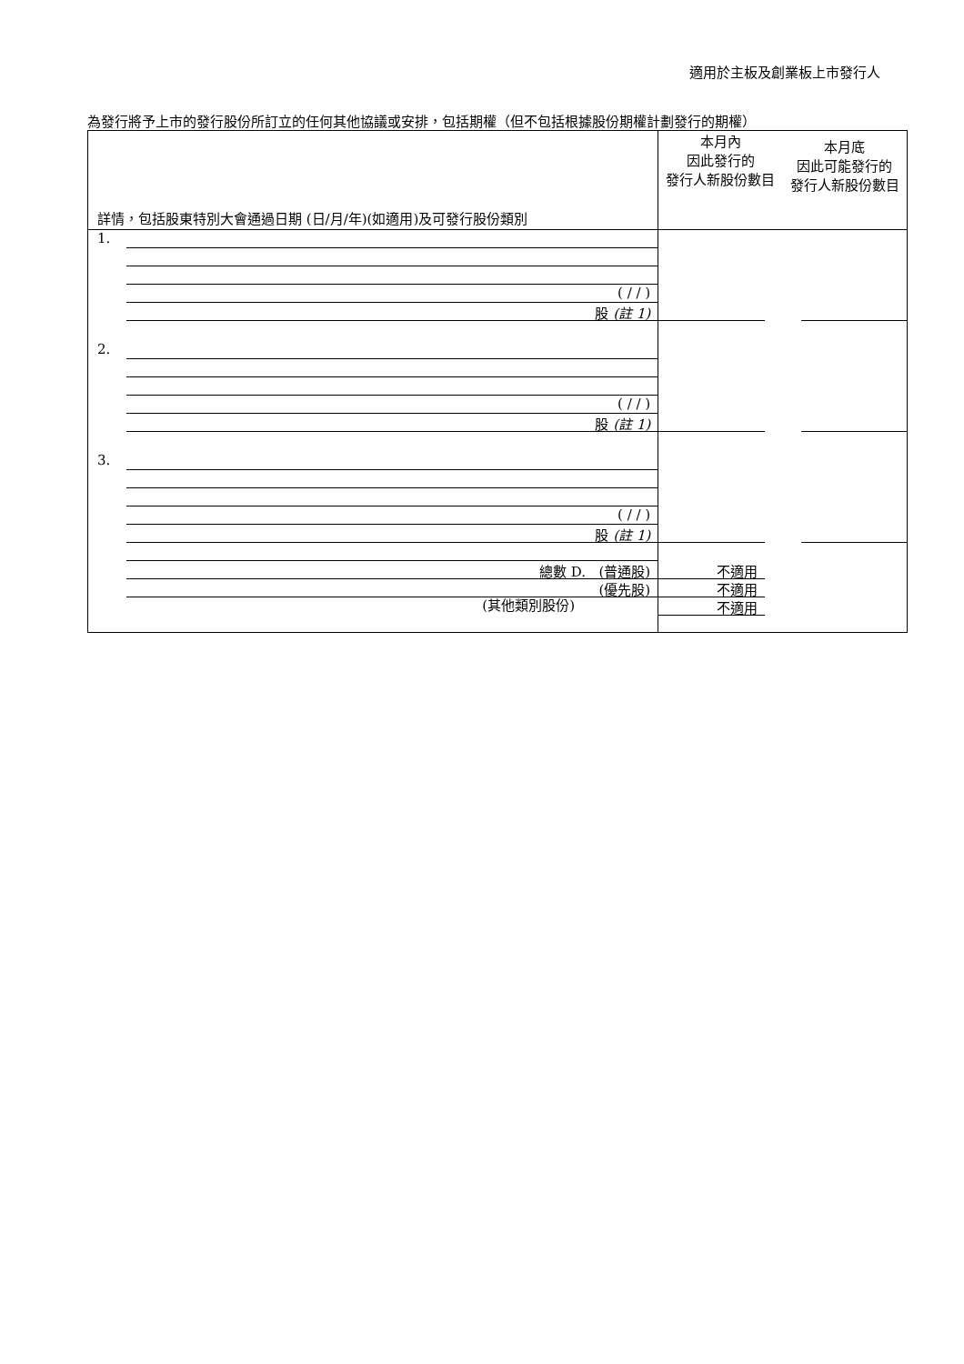適用於主板及創業板上市發行人
為發行將予上市的發行股份所訂立的任何其他協議或安排，包括期權（但不包括根據股份期權計劃發行的期權）
| 詳情，包括股東特別大會通過日期 (日/月/年)(如適用)及可發行股份類別 | | 本月內 因此發行的 發行人新股份數目 | 本月底 因此可能發行的 發行人新股份數目 |
| --- | --- | --- | --- |
| 1. | ( / / ) 股 (註 1) | | |
| 2. | ( / / ) 股 (註 1) | | |
| 3. | ( / / ) 股 (註 1) | | |
| | 總數 D. (普通股) (優先股) | 不適用 不適用 不適用 | |
(其他類別股份)